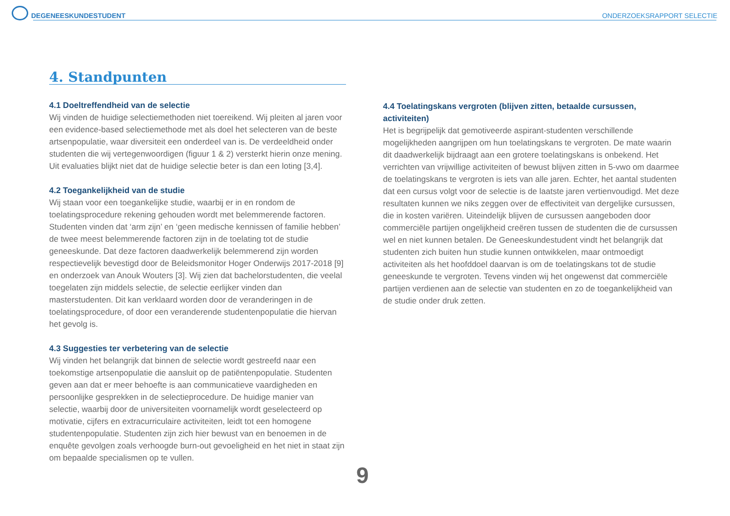DEGENEESKUNDESTUDENT ONDERZOEKSRAPPORT SELECTIE
4. Standpunten
4.1 Doeltreffendheid van de selectie
Wij vinden de huidige selectiemethoden niet toereikend. Wij pleiten al jaren voor een evidence-based selectiemethode met als doel het selecteren van de beste artsenpopulatie, waar diversiteit een onderdeel van is. De verdeeldheid onder studenten die wij vertegenwoordigen (figuur 1 & 2) versterkt hierin onze mening. Uit evaluaties blijkt niet dat de huidige selectie beter is dan een loting [3,4].
4.2 Toegankelijkheid van de studie
Wij staan voor een toegankelijke studie, waarbij er in en rondom de toelatingsprocedure rekening gehouden wordt met belemmerende factoren. Studenten vinden dat ‘arm zijn’ en ‘geen medische kennissen of familie hebben’ de twee meest belemmerende factoren zijn in de toelating tot de studie geneeskunde. Dat deze factoren daadwerkelijk belemmerend zijn worden respectievelijk bevestigd door de Beleidsmonitor Hoger Onderwijs 2017-2018 [9] en onderzoek van Anouk Wouters [3]. Wij zien dat bachelorstudenten, die veelal toegelaten zijn middels selectie, de selectie eerlijker vinden dan masterstudenten. Dit kan verklaard worden door de veranderingen in de toelatingsprocedure, of door een veranderende studentenpopulatie die hiervan het gevolg is.
4.3 Suggesties ter verbetering van de selectie
Wij vinden het belangrijk dat binnen de selectie wordt gestreefd naar een toekomstige artsenpopulatie die aansluit op de patiëntenpopulatie. Studenten geven aan dat er meer behoefte is aan communicatieve vaardigheden en persoonlijke gesprekken in de selectieprocedure. De huidige manier van selectie, waarbij door de universiteiten voornamelijk wordt geselecteerd op motivatie, cijfers en extracurriculaire activiteiten, leidt tot een homogene studentenpopulatie. Studenten zijn zich hier bewust van en benoemen in de enquête gevolgen zoals verhoogde burn-out gevoeligheid en het niet in staat zijn om bepaalde specialismen op te vullen.
4.4 Toelatingskans vergroten (blijven zitten, betaalde cursussen, activiteiten)
Het is begrijpelijk dat gemotiveerde aspirant-studenten verschillende mogelijkheden aangrijpen om hun toelatingskans te vergroten. De mate waarin dit daadwerkelijk bijdraagt aan een grotere toelatingskans is onbekend. Het verrichten van vrijwillige activiteiten of bewust blijven zitten in 5-vwo om daarmee de toelatingskans te vergroten is iets van alle jaren. Echter, het aantal studenten dat een cursus volgt voor de selectie is de laatste jaren vertienvoudigd. Met deze resultaten kunnen we niks zeggen over de effectiviteit van dergelijke cursussen, die in kosten variëren. Uiteindelijk blijven de cursussen aangeboden door commerciële partijen ongelijkheid creëren tussen de studenten die de cursussen wel en niet kunnen betalen. De Geneeskundestudent vindt het belangrijk dat studenten zich buiten hun studie kunnen ontwikkelen, maar ontmoedigt activiteiten als het hoofddoel daarvan is om de toelatingskans tot de studie geneeskunde te vergroten. Tevens vinden wij het ongewenst dat commerciële partijen verdienen aan de selectie van studenten en zo de toegankelijkheid van de studie onder druk zetten.
9